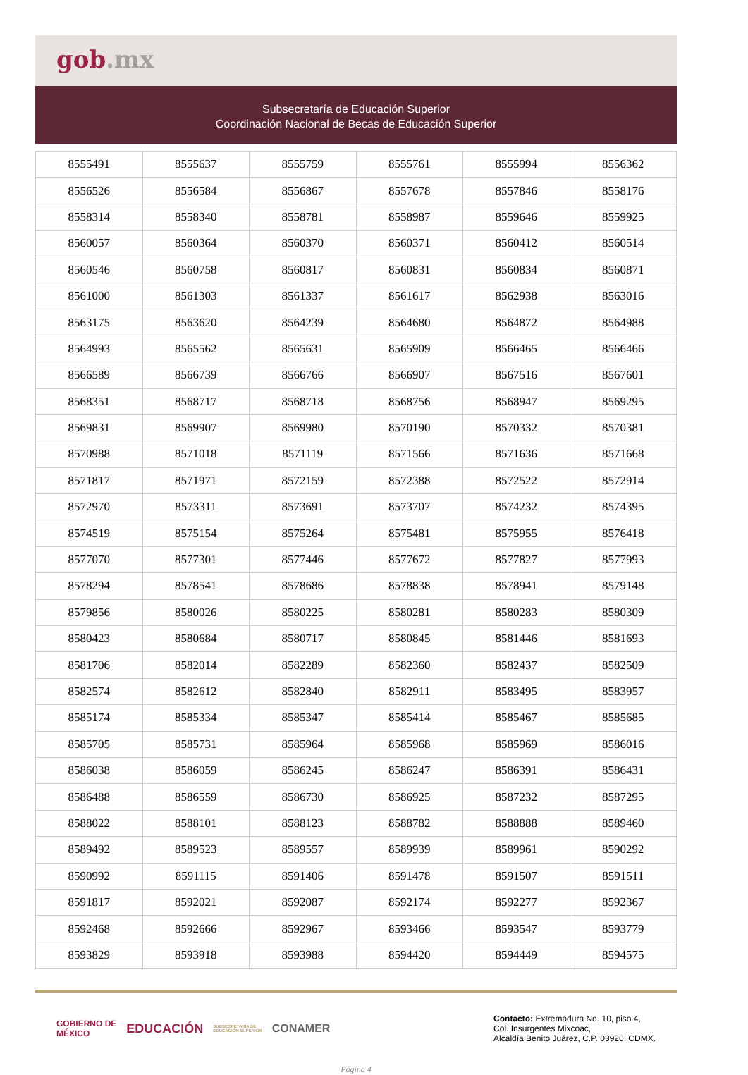gob.mx
Subsecretaría de Educación Superior
Coordinación Nacional de Becas de Educación Superior
| 8555491 | 8555637 | 8555759 | 8555761 | 8555994 | 8556362 |
| 8556526 | 8556584 | 8556867 | 8557678 | 8557846 | 8558176 |
| 8558314 | 8558340 | 8558781 | 8558987 | 8559646 | 8559925 |
| 8560057 | 8560364 | 8560370 | 8560371 | 8560412 | 8560514 |
| 8560546 | 8560758 | 8560817 | 8560831 | 8560834 | 8560871 |
| 8561000 | 8561303 | 8561337 | 8561617 | 8562938 | 8563016 |
| 8563175 | 8563620 | 8564239 | 8564680 | 8564872 | 8564988 |
| 8564993 | 8565562 | 8565631 | 8565909 | 8566465 | 8566466 |
| 8566589 | 8566739 | 8566766 | 8566907 | 8567516 | 8567601 |
| 8568351 | 8568717 | 8568718 | 8568756 | 8568947 | 8569295 |
| 8569831 | 8569907 | 8569980 | 8570190 | 8570332 | 8570381 |
| 8570988 | 8571018 | 8571119 | 8571566 | 8571636 | 8571668 |
| 8571817 | 8571971 | 8572159 | 8572388 | 8572522 | 8572914 |
| 8572970 | 8573311 | 8573691 | 8573707 | 8574232 | 8574395 |
| 8574519 | 8575154 | 8575264 | 8575481 | 8575955 | 8576418 |
| 8577070 | 8577301 | 8577446 | 8577672 | 8577827 | 8577993 |
| 8578294 | 8578541 | 8578686 | 8578838 | 8578941 | 8579148 |
| 8579856 | 8580026 | 8580225 | 8580281 | 8580283 | 8580309 |
| 8580423 | 8580684 | 8580717 | 8580845 | 8581446 | 8581693 |
| 8581706 | 8582014 | 8582289 | 8582360 | 8582437 | 8582509 |
| 8582574 | 8582612 | 8582840 | 8582911 | 8583495 | 8583957 |
| 8585174 | 8585334 | 8585347 | 8585414 | 8585467 | 8585685 |
| 8585705 | 8585731 | 8585964 | 8585968 | 8585969 | 8586016 |
| 8586038 | 8586059 | 8586245 | 8586247 | 8586391 | 8586431 |
| 8586488 | 8586559 | 8586730 | 8586925 | 8587232 | 8587295 |
| 8588022 | 8588101 | 8588123 | 8588782 | 8588888 | 8589460 |
| 8589492 | 8589523 | 8589557 | 8589939 | 8589961 | 8590292 |
| 8590992 | 8591115 | 8591406 | 8591478 | 8591507 | 8591511 |
| 8591817 | 8592021 | 8592087 | 8592174 | 8592277 | 8592367 |
| 8592468 | 8592666 | 8592967 | 8593466 | 8593547 | 8593779 |
| 8593829 | 8593918 | 8593988 | 8594420 | 8594449 | 8594575 |
GOBIERNO DE
MÉXICO EDUCACIÓN SUBSECRETARÍA DE
EDUCACIÓN SUPERIOR CONAMER
Contacto: Extremadura No. 10, piso 4,
Col. Insurgentes Mixcoac,
Alcaldía Benito Juárez, C.P. 03920, CDMX.
Página 4